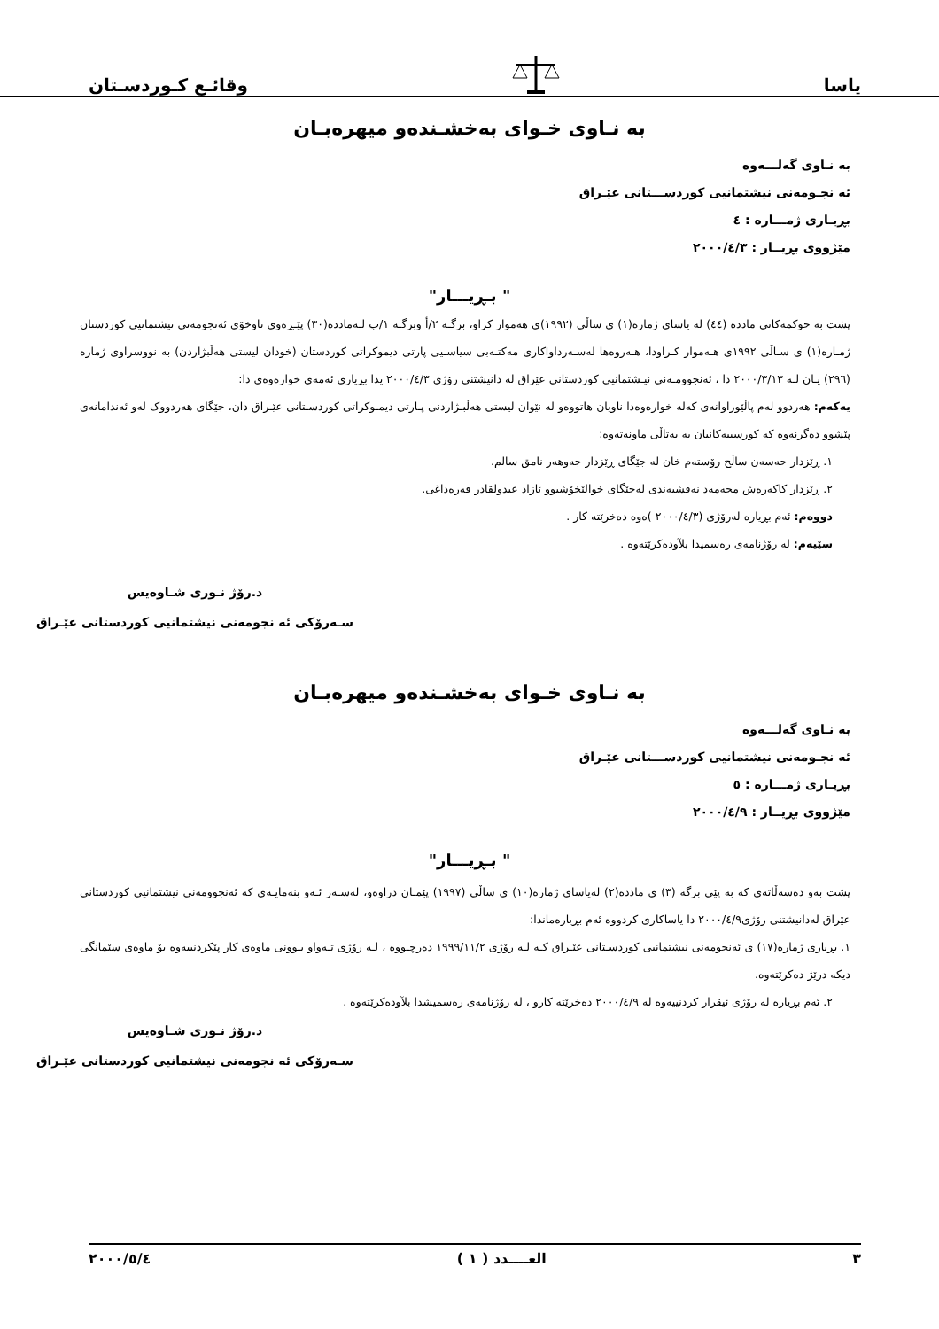یاسا وقائـع کـوردسـتان
بە نـاوی خـوای بەخشـندەو میهرەبـان
بە نـاوی گەلـــەوە
ئە نجـومەنی نیشتمانیی کوردســـتانی عێـراق
بڕیـاری ژمـــارە : ٤
مێژووی بڕیــار : ٢٠٠٠/٤/٣
" بـڕیـــار"
پشت بە حوکمەکانی ماددە (٤٤) لە یاسای ژمارە(١) ی ساڵی (١٩٩٢)ی هەموار کراو، برگـە ٢/أ وبرگـە ١/ب لـەماددە(٣٠) پێـڕەوی ناوخۆی ئەنجومەنی نیشتمانیی کوردستان ژمـارە(١) ی سـاڵی ١٩٩٢ی هـەموار کـراودا، هـەروەها لەسـەرداواکاری مەکتـەبی سیاسـیی پارتی دیموکراتی کوردستان (خودان لیستی هەڵبژاردن) بە نووسراوی ژمارە (٢٩٦) یـان لـە ٢٠٠٠/٣/١٣ دا ، ئەنجوومـەنی نیـشتمانیی کوردستانی عێراق لە دانیشتنی رۆژی ٢٠٠٠/٤/٣ یدا بڕیاری ئەمەی خوارەوەی دا:
یەکەم: هەردوو لەم پاڵێوراوانەی کەلە خوارەوەدا ناویان هاتووەو لە نێوان لیستی هەڵبـژاردنی پـارتی دیمـوکراتی کوردسـتانی عێـراق دان، جێگای هەردووک لەو ئەندامانەی پێشوو دەگرنەوە کە کورسییەکانیان بە بەتاڵی ماونەتەوە:
١. ڕێزدار حەسەن ساڵح رۆستەم خان لە جێگای ڕێزدار جەوهەر نامق سالم.
٢. ڕێزدار کاکەرەش محەمەد نەقشبەندی لەجێگای خوالێخۆشبوو ئازاد عبدولقادر قەرەداغی.
دووەم: ئەم بڕیارە لەرۆژی (٢٠٠٠/٤/٣ )ەوە دەخرێتە کار .
سێیەم: لە رۆژنامەی رەسمیدا بلآودەکرێتەوە .
د.رۆژ نـوری شـاوەیس
سـەرۆکی ئە نجومەنی نیشتمانیی کوردستانی عێـراق
بە نـاوی خـوای بەخشـندەو میهرەبـان
بە نـاوی گەلـــەوە
ئە نجـومەنی نیشتمانیی کوردســـتانی عێـراق
بڕیـاری ژمـــارە : ٥
مێژووی بڕیــار : ٢٠٠٠/٤/٩
" بـڕیـــار"
پشت بەو دەسەڵاتەی کە بە پێی برگە (٣) ی ماددە(٢) لەیاسای ژمارە(١٠) ی ساڵی (١٩٩٧) پێمـان دراوەو، لەسـەر ئـەو بنەمایـەی کە ئەنجوومەنی نیشتمانیی کوردستانی عێراق لەدانیشتنی رۆژی٢٠٠٠/٤/٩ دا یاساکاری کردووە ئەم بڕیارەماندا:
١. بڕیاری ژمارە(١٧) ی ئەنجومەنی نیشتمانیی کوردسـتانی عێـراق کـە لـە رۆژی ١٩٩٩/١١/٢ دەرچـووە ، لـە رۆژی تـەواو بـوونی ماوەی کار پێکردنییەوە بۆ ماوەی سێمانگی دیکە درێژ دەکرێتەوە.
٢. ئەم بڕیارە لە رۆژی ئیقرار کردنییەوە لە ٢٠٠٠/٤/٩ دەخرێتە کارو ، لە رۆژنامەی رەسمیشدا بلآودەکرێتەوە .
د.رۆژ نـوری شـاوەیس
سـەرۆکی ئە نجومەنی نیشتمانیی کوردستانی عێـراق
٣ العــــدد ( ١ ) ٢٠٠٠/٥/٤